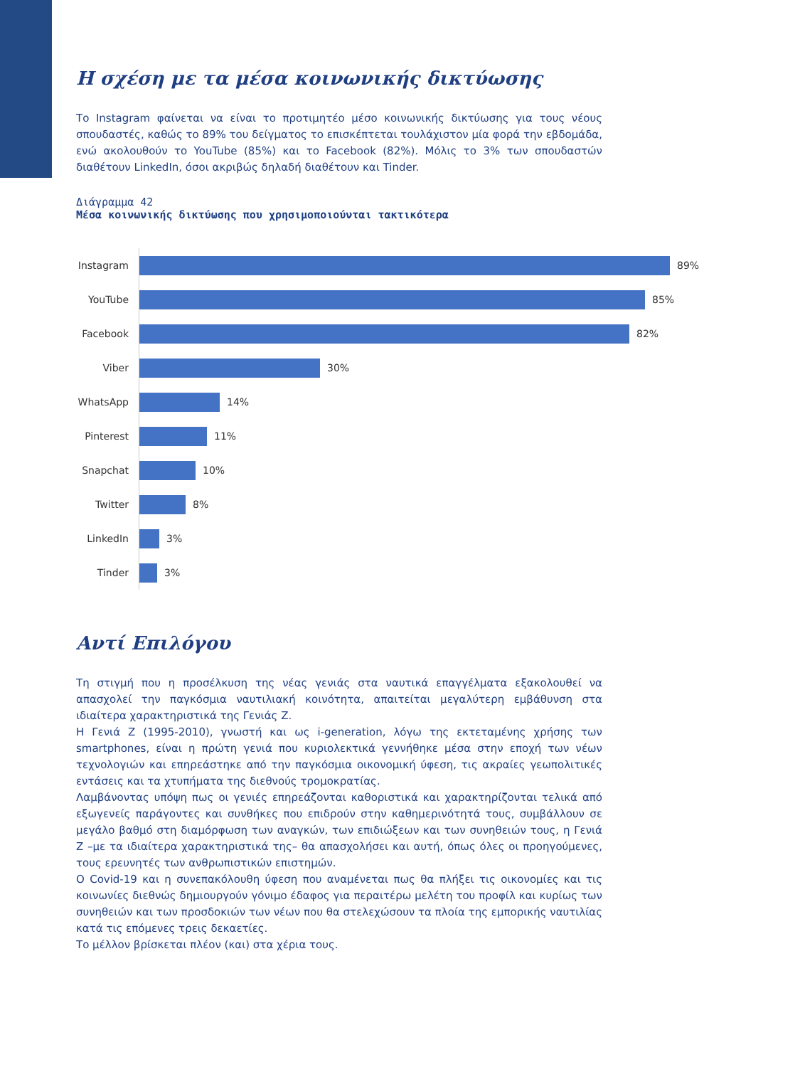Η σχέση με τα μέσα κοινωνικής δικτύωσης
Το Instagram φαίνεται να είναι το προτιμητέο μέσο κοινωνικής δικτύωσης για τους νέους σπουδαστές, καθώς το 89% του δείγματος το επισκέπτεται τουλάχιστον μία φορά την εβδομάδα, ενώ ακολουθούν το YouTube (85%) και το Facebook (82%). Μόλις το 3% των σπουδαστών διαθέτουν LinkedIn, όσοι ακριβώς δηλαδή διαθέτουν και Tinder.
Διάγραμμα 42
Μέσα κοινωνικής δικτύωσης που χρησιμοποιούνται τακτικότερα
Instagram
89%
YouTube
85%
Facebook
82%
Viber
30%
WhatsApp
14%
Pinterest
11%
Snapchat
10%
Twitter
8%
LinkedIn
3%
Tinder
3%
Αντί Επιλόγου
Τη στιγμή που η προσέλκυση της νέας γενιάς στα ναυτικά επαγγέλματα εξακολουθεί να απασχολεί την παγκόσμια ναυτιλιακή κοινότητα, απαιτείται μεγαλύτερη εμβάθυνση στα ιδιαίτερα χαρακτηριστικά της Γενιάς Ζ.
Η Γενιά Ζ (1995-2010), γνωστή και ως i-generation, λόγω της εκτεταμένης χρήσης των smartphones, είναι η πρώτη γενιά που κυριολεκτικά γεννήθηκε μέσα στην εποχή των νέων τεχνολογιών και επηρεάστηκε από την παγκόσμια οικονομική ύφεση, τις ακραίες γεωπολιτικές εντάσεις και τα χτυπήματα της διεθνούς τρομοκρατίας.
Λαμβάνοντας υπόψη πως οι γενιές επηρεάζονται καθοριστικά και χαρακτηρίζονται τελικά από εξωγενείς παράγοντες και συνθήκες που επιδρούν στην καθημερινότητά τους, συμβάλλουν σε μεγάλο βαθμό στη διαμόρφωση των αναγκών, των επιδιώξεων και των συνηθειών τους, η Γενιά Ζ –με τα ιδιαίτερα χαρακτηριστικά της– θα απασχολήσει και αυτή, όπως όλες οι προηγούμενες, τους ερευνητές των ανθρωπιστικών επιστημών.
Ο Covid-19 και η συνεπακόλουθη ύφεση που αναμένεται πως θα πλήξει τις οικονομίες και τις κοινωνίες διεθνώς δημιουργούν γόνιμο έδαφος για περαιτέρω μελέτη του προφίλ και κυρίως των συνηθειών και των προσδοκιών των νέων που θα στελεχώσουν τα πλοία της εμπορικής ναυτιλίας κατά τις επόμενες τρεις δεκαετίες.
Το μέλλον βρίσκεται πλέον (και) στα χέρια τους.